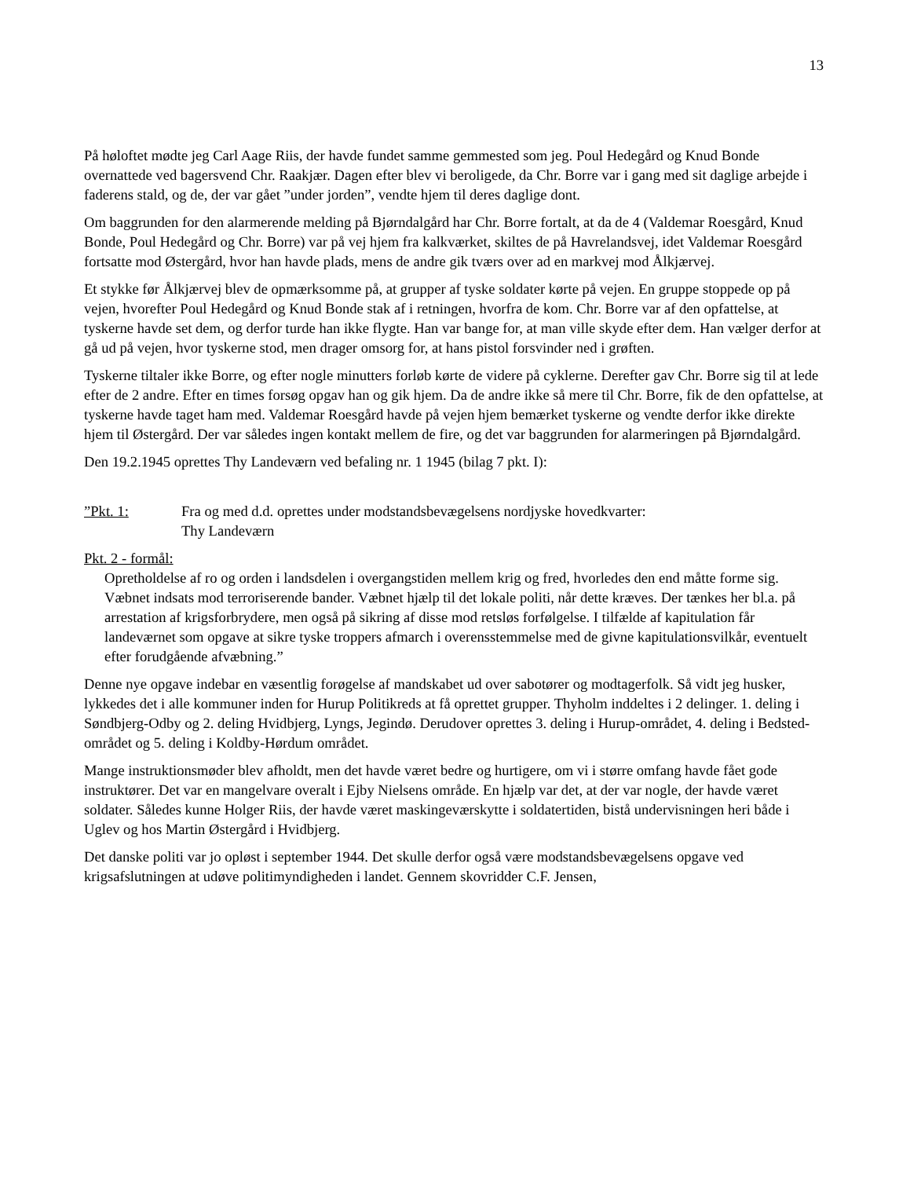13
På høloftet mødte jeg Carl Aage Riis, der havde fundet samme gemmested som jeg. Poul Hedegård og Knud Bonde overnattede ved bagersvend Chr. Raakjær. Dagen efter blev vi beroligede, da Chr. Borre var i gang med sit daglige arbejde i faderens stald, og de, der var gået ”under jorden”, vendte hjem til deres daglige dont.
Om baggrunden for den alarmerende melding på Bjørndalgård har Chr. Borre fortalt, at da de 4 (Valdemar Roesgård, Knud Bonde, Poul Hedegård og Chr. Borre) var på vej hjem fra kalkværket, skiltes de på Havrelandsvej, idet Valdemar Roesgård fortsatte mod Østergård, hvor han havde plads, mens de andre gik tværs over ad en markvej mod Ålkjærvej.
Et stykke før Ålkjærvej blev de opmærksomme på, at grupper af tyske soldater kørte på vejen. En gruppe stoppede op på vejen, hvorefter Poul Hedegård og Knud Bonde stak af i retningen, hvorfra de kom. Chr. Borre var af den opfattelse, at tyskerne havde set dem, og derfor turde han ikke flygte. Han var bange for, at man ville skyde efter dem. Han vælger derfor at gå ud på vejen, hvor tyskerne stod, men drager omsorg for, at hans pistol forsvinder ned i grøften.
Tyskerne tiltaler ikke Borre, og efter nogle minutters forløb kørte de videre på cyklerne. Derefter gav Chr. Borre sig til at lede efter de 2 andre. Efter en times forsøg opgav han og gik hjem. Da de andre ikke så mere til Chr. Borre, fik de den opfattelse, at tyskerne havde taget ham med. Valdemar Roesgård havde på vejen hjem bemærket tyskerne og vendte derfor ikke direkte hjem til Østergård. Der var således ingen kontakt mellem de fire, og det var baggrunden for alarmeringen på Bjørndalgård.
Den 19.2.1945 oprettes Thy Landeværn ved befaling nr. 1 1945 (bilag 7 pkt. I):
”Pkt. 1: Fra og med d.d. oprettes under modstandsbevægelsens nordjyske hovedkvarter:
Thy Landeværn
Pkt. 2 - formål:
Opretholdelse af ro og orden i landsdelen i overgangstiden mellem krig og fred, hvorledes den end måtte forme sig. Væbnet indsats mod terroriserende bander. Væbnet hjælp til det lokale politi, når dette kræves. Der tænkes her bl.a. på arrestation af krigsforbrydere, men også på sikring af disse mod retsløs forfølgelse. I tilfælde af kapitulation får landeværnet som opgave at sikre tyske troppers afmarch i overensstemmelse med de givne kapitulationsvilkår, eventuelt efter forudgående afvæbning.”
Denne nye opgave indebar en væsentlig forøgelse af mandskabet ud over sabotører og modtagerfolk. Så vidt jeg husker, lykkedes det i alle kommuner inden for Hurup Politikreds at få oprettet grupper. Thyholm inddeltes i 2 delinger. 1. deling i Søndbjerg-Odby og 2. deling Hvidbjerg, Lyngs, Jegindø. Derudover oprettes 3. deling i Hurup-området, 4. deling i Bedsted-området og 5. deling i Koldby-Hørdum området.
Mange instruktionsmøder blev afholdt, men det havde været bedre og hurtigere, om vi i større omfang havde fået gode instruktører. Det var en mangelvare overalt i Ejby Nielsens område. En hjælp var det, at der var nogle, der havde været soldater. Således kunne Holger Riis, der havde været maskingeværskytte i soldatertiden, bistå undervisningen heri både i Uglev og hos Martin Østergård i Hvidbjerg.
Det danske politi var jo opløst i september 1944. Det skulle derfor også være modstandsbevægelsens opgave ved krigsafslutningen at udøve politimyndigheden i landet. Gennem skovridder C.F. Jensen,